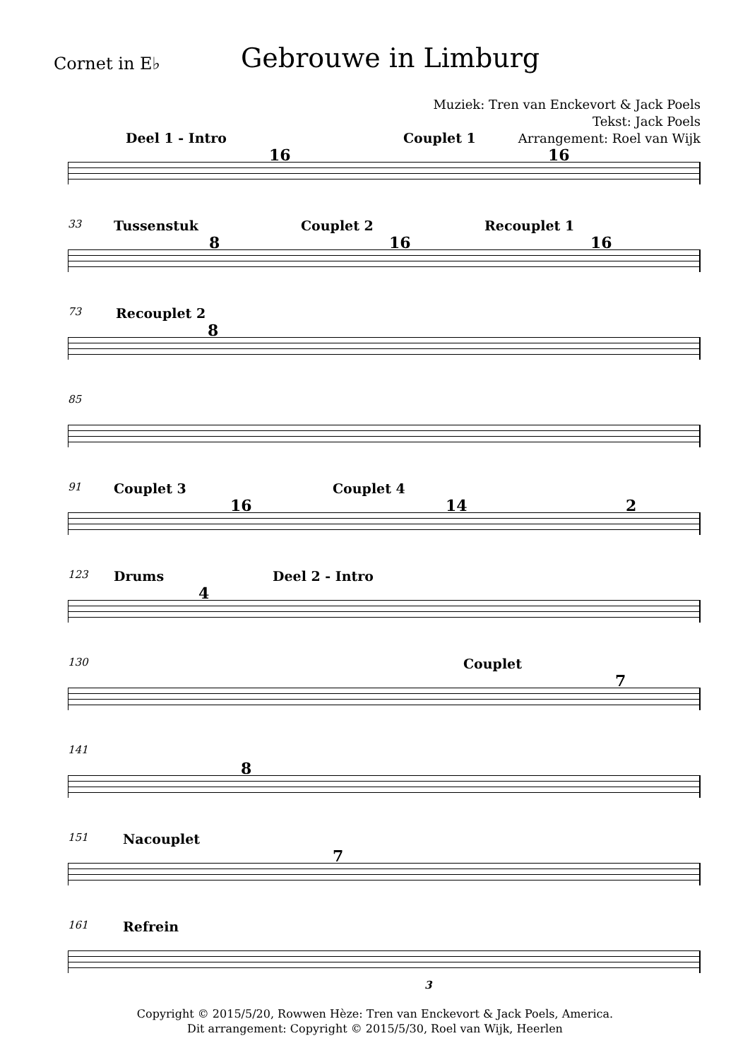Cornet in E♭
Gebrouwe in Limburg
Muziek: Tren van Enckevort & Jack Poels
Tekst: Jack Poels
Arrangement: Roel van Wijk
Deel 1 - Intro Couplet 1
16 16
33 Tussenstuk Couplet 2 Recouplet 1
8 16 16
73 Recouplet 2
8
85
91 Couplet 3 Couplet 4
16 14 2
123 Drums Deel 2 - Intro
4
130 Couplet
7
141
8
151 Nacouplet
7
161 Refrein
3
Copyright © 2015/5/20, Rowwen Hèze: Tren van Enckevort & Jack Poels, America.
Dit arrangement: Copyright © 2015/5/30, Roel van Wijk, Heerlen